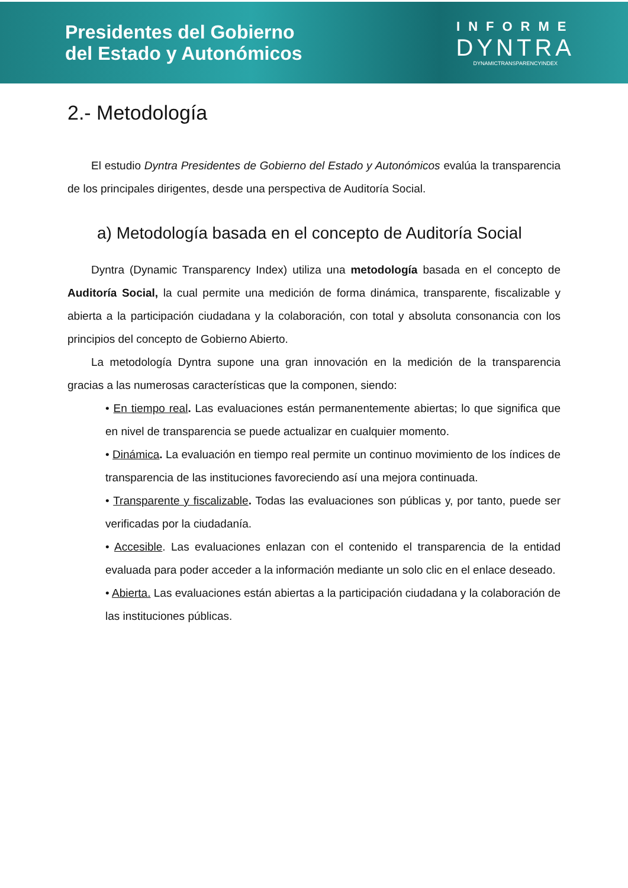Presidentes del Gobierno
del Estado y Autonómicos
INFORME
DYNTRA
DYNAMICTRANSPARENCYINDEX
2.- Metodología
El estudio Dyntra Presidentes de Gobierno del Estado y Autonómicos evalúa la transparencia de los principales dirigentes, desde una perspectiva de Auditoría Social.
a) Metodología basada en el concepto de Auditoría Social
Dyntra (Dynamic Transparency Index) utiliza una metodología basada en el concepto de Auditoría Social, la cual permite una medición de forma dinámica, transparente, fiscalizable y abierta a la participación ciudadana y la colaboración, con total y absoluta consonancia con los principios del concepto de Gobierno Abierto.
La metodología Dyntra supone una gran innovación en la medición de la transparencia gracias a las numerosas características que la componen, siendo:
• En tiempo real. Las evaluaciones están permanentemente abiertas; lo que significa que en nivel de transparencia se puede actualizar en cualquier momento.
• Dinámica. La evaluación en tiempo real permite un continuo movimiento de los índices de transparencia de las instituciones favoreciendo así una mejora continuada.
• Transparente y fiscalizable. Todas las evaluaciones son públicas y, por tanto, puede ser verificadas por la ciudadanía.
• Accesible. Las evaluaciones enlazan con el contenido el transparencia de la entidad evaluada para poder acceder a la información mediante un solo clic en el enlace deseado.
• Abierta. Las evaluaciones están abiertas a la participación ciudadana y la colaboración de las instituciones públicas.